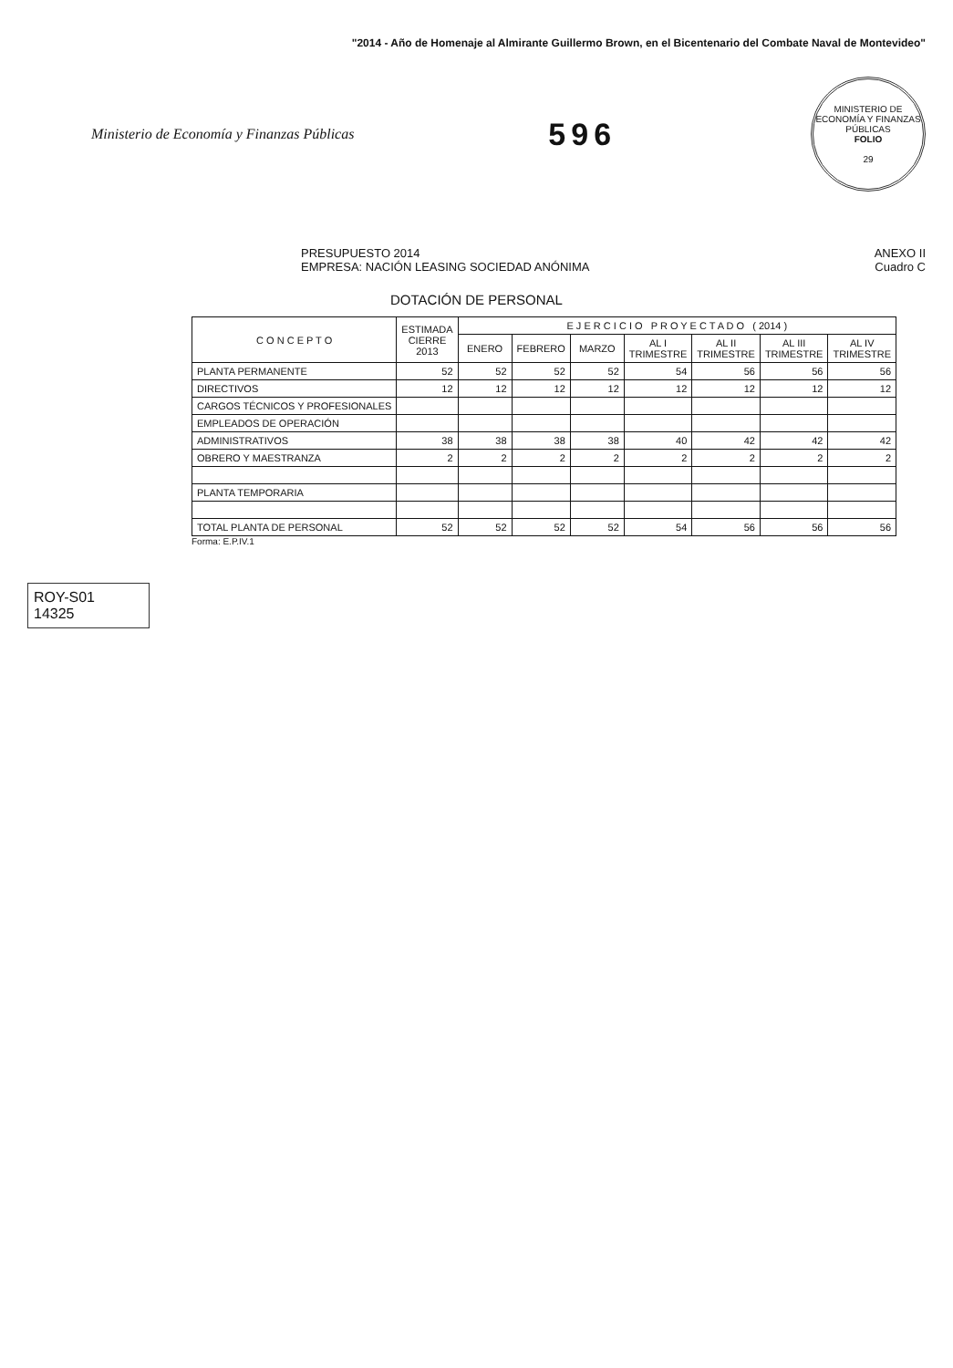"2014 - Año de Homenaje al Almirante Guillermo Brown, en el Bicentenario del Combate Naval de Montevideo"
Ministerio de Economía y Finanzas Públicas
596
MINISTERIO DE ECONOMÍA Y FINANZAS PÚBLICAS
FOLIO
29
ANEXO II
Cuadro C PRESUPUESTO 2014
EMPRESA: NACIÓN LEASING SOCIEDAD ANÓNIMA
DOTACIÓN DE PERSONAL
| C O N C E P T O | ESTIMADA CIERRE 2013 | E J E R C I C I O P R O Y E C T A D O ( 2014 ) | | | | | | |
| --- | --- | --- | --- | --- | --- | --- | --- | --- |
| | | ENERO | FEBRERO | MARZO | AL I TRIMESTRE | AL II TRIMESTRE | AL III TRIMESTRE | AL IV TRIMESTRE |
| PLANTA PERMANENTE | 52 | 52 | 52 | 52 | 54 | 56 | 56 | 56 |
| DIRECTIVOS | 12 | 12 | 12 | 12 | 12 | 12 | 12 | 12 |
| CARGOS TÉCNICOS Y PROFESIONALES | | | | | | | | |
| EMPLEADOS DE OPERACIÓN | | | | | | | | |
| ADMINISTRATIVOS | 38 | 38 | 38 | 38 | 40 | 42 | 42 | 42 |
| OBRERO Y MAESTRANZA | 2 | 2 | 2 | 2 | 2 | 2 | 2 | 2 |
| PLANTA TEMPORARIA | | | | | | | | |
| TOTAL PLANTA DE PERSONAL | 52 | 52 | 52 | 52 | 54 | 56 | 56 | 56 |
Forma: E.P.IV.1
ROY-S01
14325